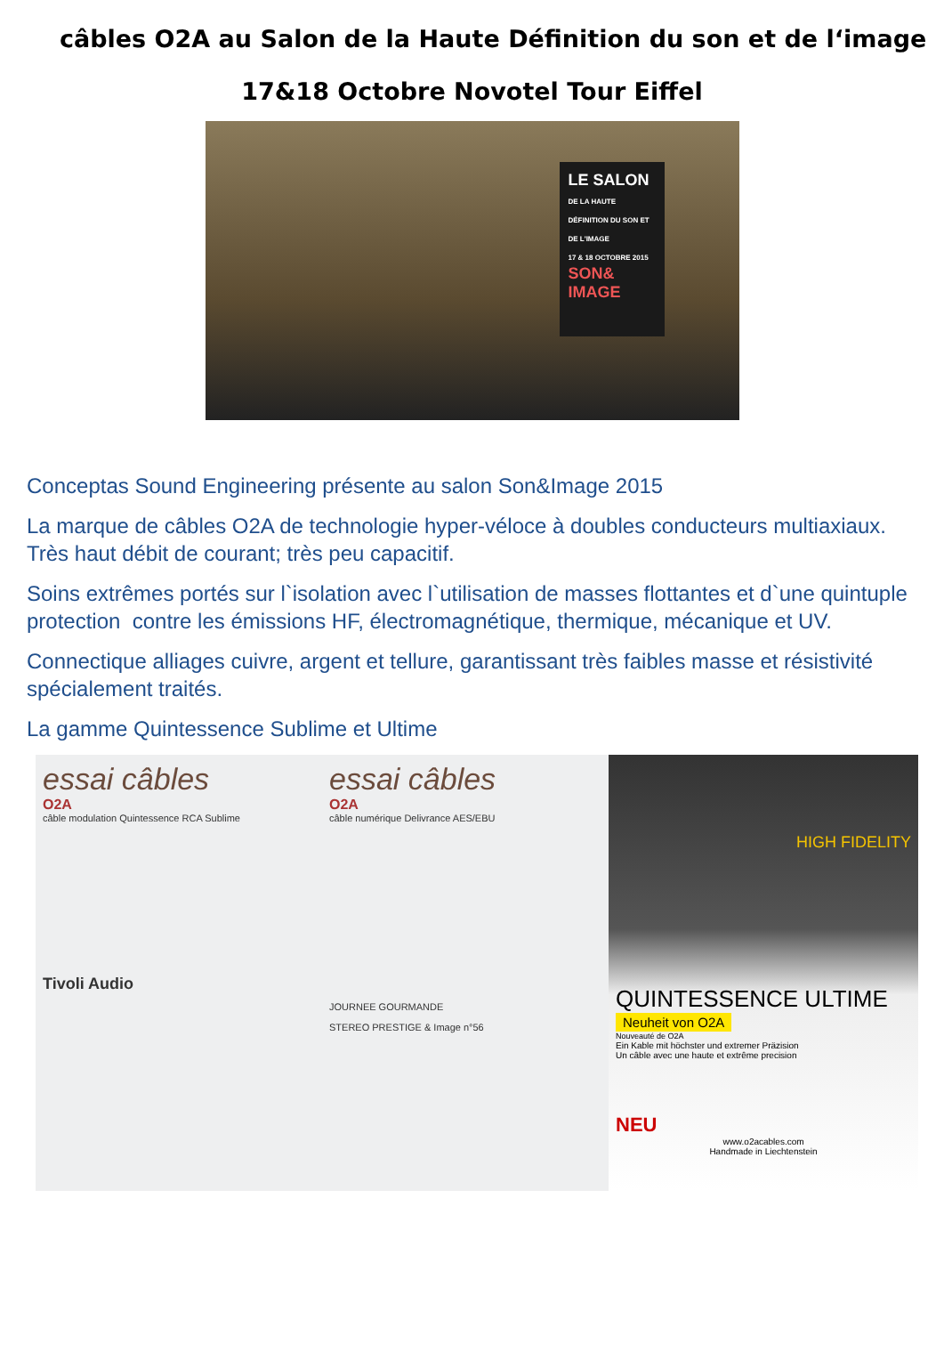câbles O2A au Salon de la Haute Définition du son et de l‘image
17&18 Octobre Novotel Tour Eiffel
LE SALON
DE LA HAUTE DÉFINITION DU SON ET DE L'IMAGE
17 & 18 OCTOBRE 2015
SON& IMAGE
Conceptas Sound Engineering présente au salon Son&Image 2015
La marque de câbles O2A de technologie hyper-véloce à doubles conducteurs multiaxiaux. Très haut débit de courant; très peu capacitif.
Soins extrêmes portés sur l`isolation avec l`utilisation de masses flottantes et d`une quintuple protection contre les émissions HF, électromagnétique, thermique, mécanique et UV.
Connectique alliages cuivre, argent et tellure, garantissant très faibles masse et résistivité spécialement traités.
La gamme Quintessence Sublime et Ultime
essai câbles
O2A
câble modulation Quintessence RCA Sublime
Tivoli Audio
essai câbles
O2A
câble numérique Delivrance AES/EBU
JOURNEE GOURMANDE
STEREO PRESTIGE & Image n°56
HIGH FIDELITY
QUINTESSENCE ULTIME
Neuheit von O2A
Nouveauté de O2A
Ein Kable mit höchster und extremer Präzision
Un câble avec une haute et extrême precision
NEU
www.o2acables.com
Handmade in Liechtenstein